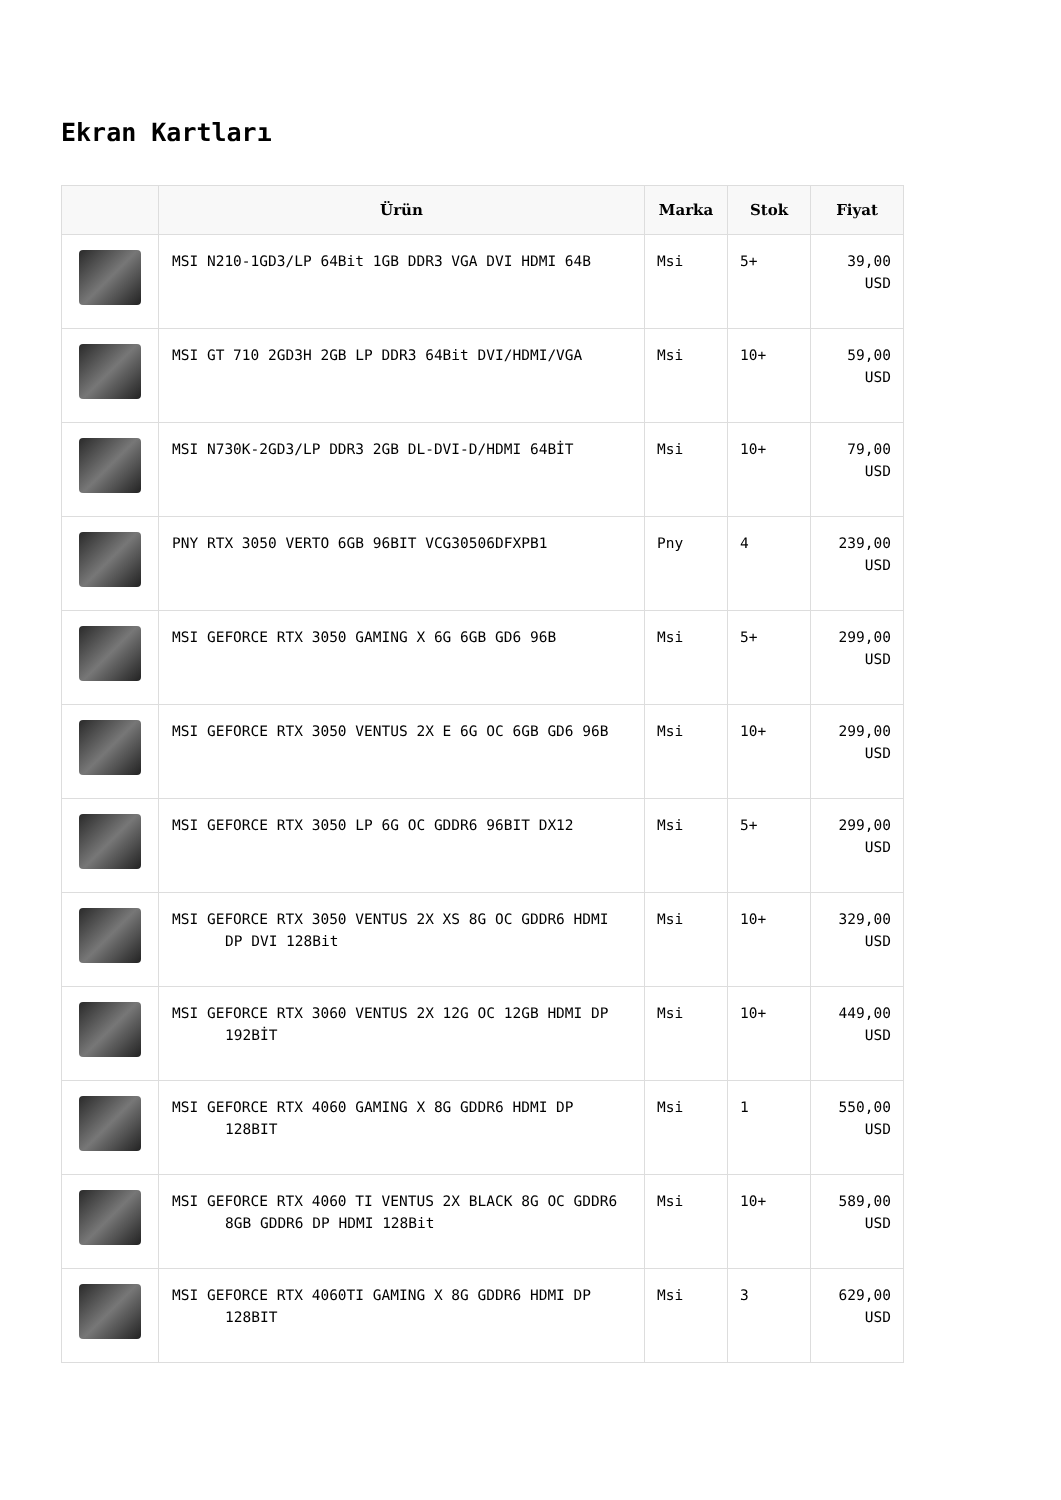Ekran Kartları
| | Ürün | Marka | Stok | Fiyat |
| --- | --- | --- | --- | --- |
| | MSI N210-1GD3/LP 64Bit 1GB DDR3 VGA DVI HDMI 64B | Msi | 5+ | 39,00 USD |
| | MSI GT 710 2GD3H 2GB LP DDR3 64Bit DVI/HDMI/VGA | Msi | 10+ | 59,00 USD |
| | MSI N730K-2GD3/LP DDR3 2GB DL-DVI-D/HDMI 64BİT | Msi | 10+ | 79,00 USD |
| | PNY RTX 3050 VERTO 6GB 96BIT VCG30506DFXPB1 | Pny | 4 | 239,00 USD |
| | MSI GEFORCE RTX 3050 GAMING X 6G 6GB GD6 96B | Msi | 5+ | 299,00 USD |
| | MSI GEFORCE RTX 3050 VENTUS 2X E 6G OC 6GB GD6 96B | Msi | 10+ | 299,00 USD |
| | MSI GEFORCE RTX 3050 LP 6G OC GDDR6 96BIT DX12 | Msi | 5+ | 299,00 USD |
| | MSI GEFORCE RTX 3050 VENTUS 2X XS 8G OC GDDR6 HDMI DP DVI 128Bit | Msi | 10+ | 329,00 USD |
| | MSI GEFORCE RTX 3060 VENTUS 2X 12G OC 12GB HDMI DP 192BİT | Msi | 10+ | 449,00 USD |
| | MSI GEFORCE RTX 4060 GAMING X 8G GDDR6 HDMI DP 128BIT | Msi | 1 | 550,00 USD |
| | MSI GEFORCE RTX 4060 TI VENTUS 2X BLACK 8G OC GDDR6 8GB GDDR6 DP HDMI 128Bit | Msi | 10+ | 589,00 USD |
| | MSI GEFORCE RTX 4060TI GAMING X 8G GDDR6 HDMI DP 128BIT | Msi | 3 | 629,00 USD |